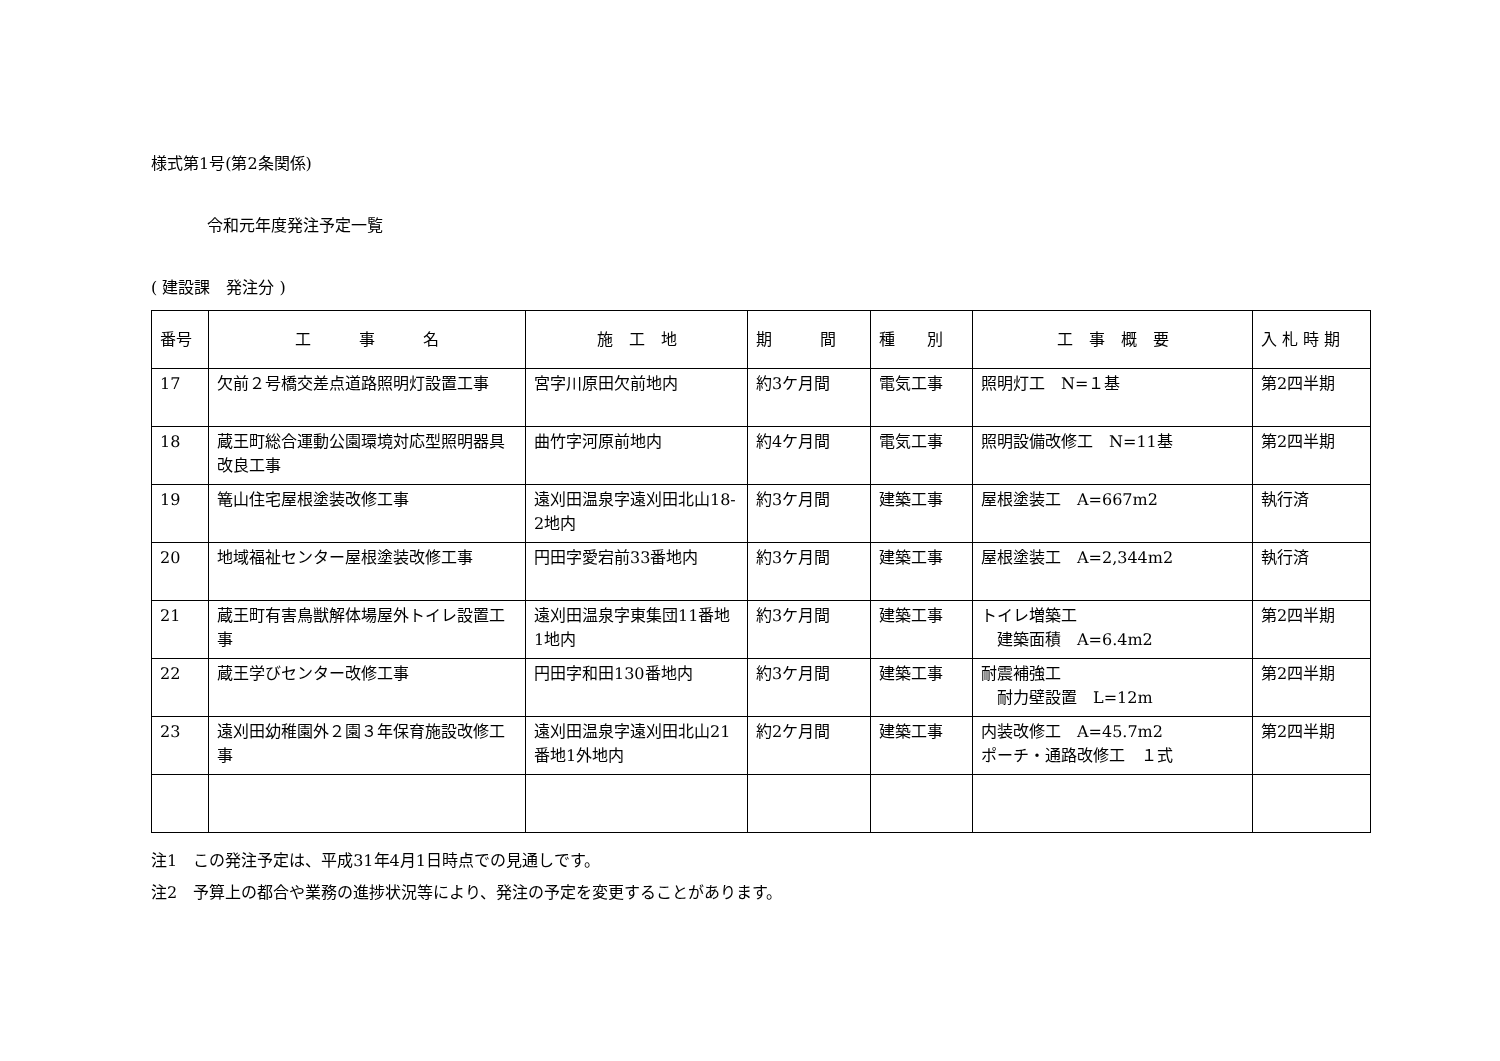様式第1号(第2条関係)
令和元年度発注予定一覧
( 建設課　発注分 )
| 番号 | 工 事 名 | 施 工 地 | 期 間 | 種 別 | 工 事 概 要 | 入 札 時 期 |
| --- | --- | --- | --- | --- | --- | --- |
| 17 | 欠前２号橋交差点道路照明灯設置工事 | 宮字川原田欠前地内 | 約3ケ月間 | 電気工事 | 照明灯工 N=１基 | 第2四半期 |
| 18 | 蔵王町総合運動公園環境対応型照明器具改良工事 | 曲竹字河原前地内 | 約4ケ月間 | 電気工事 | 照明設備改修工 N=11基 | 第2四半期 |
| 19 | 篭山住宅屋根塗装改修工事 | 遠刈田温泉字遠刈田北山18-2地内 | 約3ケ月間 | 建築工事 | 屋根塗装工 A=667m2 | 執行済 |
| 20 | 地域福祉センター屋根塗装改修工事 | 円田字愛宕前33番地内 | 約3ケ月間 | 建築工事 | 屋根塗装工 A=2,344m2 | 執行済 |
| 21 | 蔵王町有害鳥獣解体場屋外トイレ設置工事 | 遠刈田温泉字東集団11番地1地内 | 約3ケ月間 | 建築工事 | トイレ増築工 建築面積 A=6.4m2 | 第2四半期 |
| 22 | 蔵王学びセンター改修工事 | 円田字和田130番地内 | 約3ケ月間 | 建築工事 | 耐震補強工 耐力壁設置 L=12m | 第2四半期 |
| 23 | 遠刈田幼稚園外２園３年保育施設改修工事 | 遠刈田温泉字遠刈田北山21番地1外地内 | 約2ケ月間 | 建築工事 | 内装改修工 A=45.7m2 ポーチ・通路改修工 １式 | 第2四半期 |
注1　この発注予定は、平成31年4月1日時点での見通しです。
注2　予算上の都合や業務の進捗状況等により、発注の予定を変更することがあります。